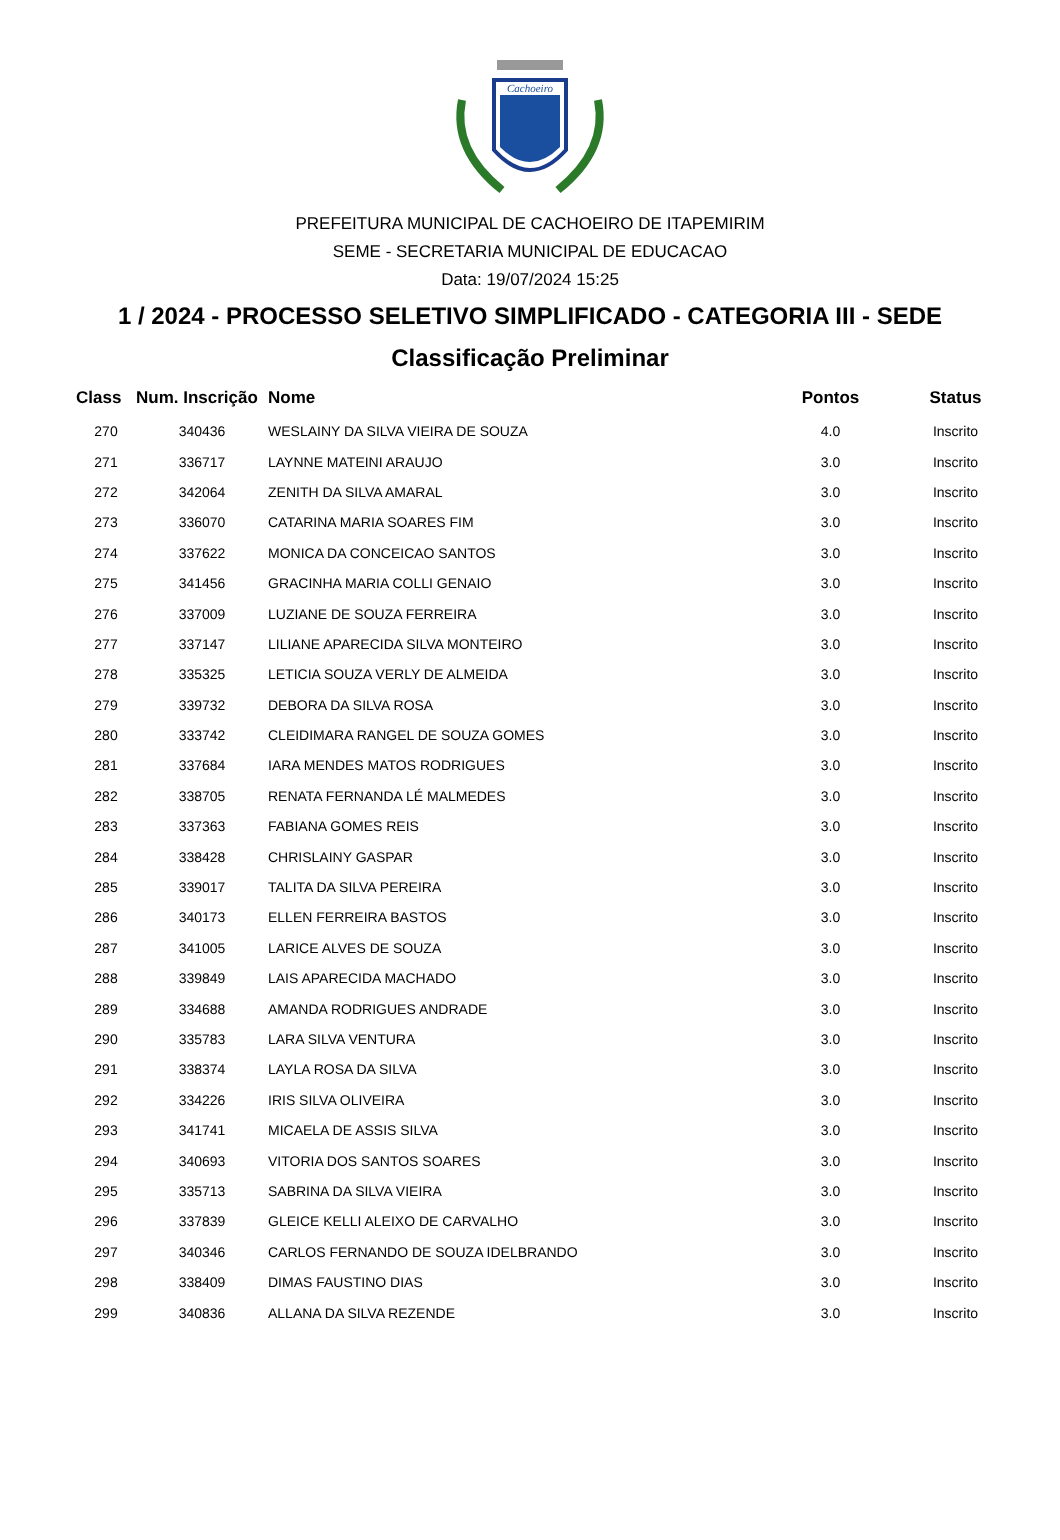Cachoeiro
PREFEITURA MUNICIPAL DE CACHOEIRO DE ITAPEMIRIM
SEME - SECRETARIA MUNICIPAL DE EDUCACAO
Data: 19/07/2024 15:25
1 / 2024 - PROCESSO SELETIVO SIMPLIFICADO - CATEGORIA III - SEDE
Classificação Preliminar
| Class | Num. Inscrição | Nome | Pontos | Status |
| --- | --- | --- | --- | --- |
| 270 | 340436 | WESLAINY DA SILVA VIEIRA DE SOUZA | 4.0 | Inscrito |
| 271 | 336717 | LAYNNE MATEINI ARAUJO | 3.0 | Inscrito |
| 272 | 342064 | ZENITH DA SILVA AMARAL | 3.0 | Inscrito |
| 273 | 336070 | CATARINA MARIA SOARES FIM | 3.0 | Inscrito |
| 274 | 337622 | MONICA DA CONCEICAO SANTOS | 3.0 | Inscrito |
| 275 | 341456 | GRACINHA MARIA COLLI GENAIO | 3.0 | Inscrito |
| 276 | 337009 | LUZIANE DE SOUZA FERREIRA | 3.0 | Inscrito |
| 277 | 337147 | LILIANE APARECIDA SILVA MONTEIRO | 3.0 | Inscrito |
| 278 | 335325 | LETICIA SOUZA VERLY DE ALMEIDA | 3.0 | Inscrito |
| 279 | 339732 | DEBORA DA SILVA ROSA | 3.0 | Inscrito |
| 280 | 333742 | CLEIDIMARA RANGEL DE SOUZA GOMES | 3.0 | Inscrito |
| 281 | 337684 | IARA MENDES MATOS RODRIGUES | 3.0 | Inscrito |
| 282 | 338705 | RENATA FERNANDA LÉ MALMEDES | 3.0 | Inscrito |
| 283 | 337363 | FABIANA GOMES REIS | 3.0 | Inscrito |
| 284 | 338428 | CHRISLAINY GASPAR | 3.0 | Inscrito |
| 285 | 339017 | TALITA DA SILVA PEREIRA | 3.0 | Inscrito |
| 286 | 340173 | ELLEN FERREIRA BASTOS | 3.0 | Inscrito |
| 287 | 341005 | LARICE ALVES DE SOUZA | 3.0 | Inscrito |
| 288 | 339849 | LAIS APARECIDA MACHADO | 3.0 | Inscrito |
| 289 | 334688 | AMANDA RODRIGUES ANDRADE | 3.0 | Inscrito |
| 290 | 335783 | LARA SILVA VENTURA | 3.0 | Inscrito |
| 291 | 338374 | LAYLA ROSA DA SILVA | 3.0 | Inscrito |
| 292 | 334226 | IRIS SILVA OLIVEIRA | 3.0 | Inscrito |
| 293 | 341741 | MICAELA DE ASSIS SILVA | 3.0 | Inscrito |
| 294 | 340693 | VITORIA DOS SANTOS SOARES | 3.0 | Inscrito |
| 295 | 335713 | SABRINA DA SILVA VIEIRA | 3.0 | Inscrito |
| 296 | 337839 | GLEICE KELLI ALEIXO DE CARVALHO | 3.0 | Inscrito |
| 297 | 340346 | CARLOS FERNANDO DE SOUZA IDELBRANDO | 3.0 | Inscrito |
| 298 | 338409 | DIMAS FAUSTINO DIAS | 3.0 | Inscrito |
| 299 | 340836 | ALLANA DA SILVA REZENDE | 3.0 | Inscrito |